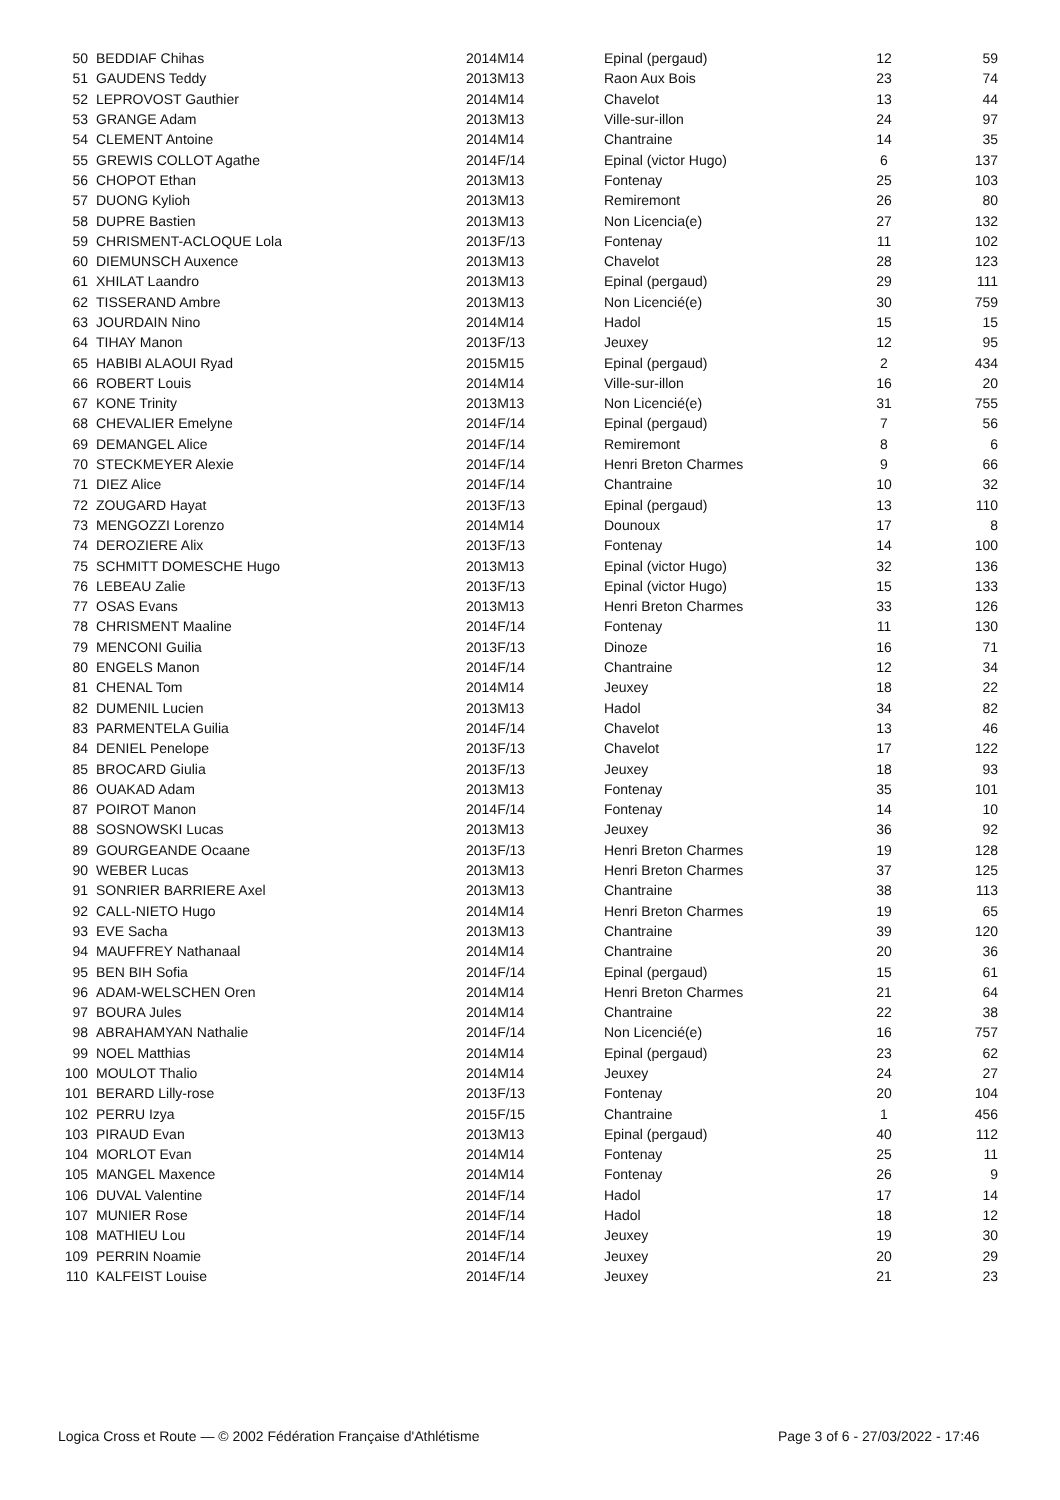| 50 | BEDDIAF Chihas | 2014M14 | Epinal (pergaud) | 12 | 59 |
| 51 | GAUDENS Teddy | 2013M13 | Raon Aux Bois | 23 | 74 |
| 52 | LEPROVOST Gauthier | 2014M14 | Chavelot | 13 | 44 |
| 53 | GRANGE Adam | 2013M13 | Ville-sur-illon | 24 | 97 |
| 54 | CLEMENT Antoine | 2014M14 | Chantraine | 14 | 35 |
| 55 | GREWIS COLLOT Agathe | 2014F/14 | Epinal (victor Hugo) | 6 | 137 |
| 56 | CHOPOT Ethan | 2013M13 | Fontenay | 25 | 103 |
| 57 | DUONG Kylioh | 2013M13 | Remiremont | 26 | 80 |
| 58 | DUPRE Bastien | 2013M13 | Non Licencia(e) | 27 | 132 |
| 59 | CHRISMENT-ACLOQUE Lola | 2013F/13 | Fontenay | 11 | 102 |
| 60 | DIEMUNSCH Auxence | 2013M13 | Chavelot | 28 | 123 |
| 61 | XHILAT Laandro | 2013M13 | Epinal (pergaud) | 29 | 111 |
| 62 | TISSERAND Ambre | 2013M13 | Non Licencié(e) | 30 | 759 |
| 63 | JOURDAIN Nino | 2014M14 | Hadol | 15 | 15 |
| 64 | TIHAY Manon | 2013F/13 | Jeuxey | 12 | 95 |
| 65 | HABIBI ALAOUI Ryad | 2015M15 | Epinal (pergaud) | 2 | 434 |
| 66 | ROBERT Louis | 2014M14 | Ville-sur-illon | 16 | 20 |
| 67 | KONE Trinity | 2013M13 | Non Licencié(e) | 31 | 755 |
| 68 | CHEVALIER Emelyne | 2014F/14 | Epinal (pergaud) | 7 | 56 |
| 69 | DEMANGEL Alice | 2014F/14 | Remiremont | 8 | 6 |
| 70 | STECKMEYER Alexie | 2014F/14 | Henri Breton Charmes | 9 | 66 |
| 71 | DIEZ Alice | 2014F/14 | Chantraine | 10 | 32 |
| 72 | ZOUGARD Hayat | 2013F/13 | Epinal (pergaud) | 13 | 110 |
| 73 | MENGOZZI Lorenzo | 2014M14 | Dounoux | 17 | 8 |
| 74 | DEROZIERE Alix | 2013F/13 | Fontenay | 14 | 100 |
| 75 | SCHMITT DOMESCHE Hugo | 2013M13 | Epinal (victor Hugo) | 32 | 136 |
| 76 | LEBEAU Zalie | 2013F/13 | Epinal (victor Hugo) | 15 | 133 |
| 77 | OSAS Evans | 2013M13 | Henri Breton Charmes | 33 | 126 |
| 78 | CHRISMENT Maaline | 2014F/14 | Fontenay | 11 | 130 |
| 79 | MENCONI Guilia | 2013F/13 | Dinoze | 16 | 71 |
| 80 | ENGELS Manon | 2014F/14 | Chantraine | 12 | 34 |
| 81 | CHENAL Tom | 2014M14 | Jeuxey | 18 | 22 |
| 82 | DUMENIL Lucien | 2013M13 | Hadol | 34 | 82 |
| 83 | PARMENTELA Guilia | 2014F/14 | Chavelot | 13 | 46 |
| 84 | DENIEL Penelope | 2013F/13 | Chavelot | 17 | 122 |
| 85 | BROCARD Giulia | 2013F/13 | Jeuxey | 18 | 93 |
| 86 | OUAKAD Adam | 2013M13 | Fontenay | 35 | 101 |
| 87 | POIROT Manon | 2014F/14 | Fontenay | 14 | 10 |
| 88 | SOSNOWSKI Lucas | 2013M13 | Jeuxey | 36 | 92 |
| 89 | GOURGEANDE Ocaane | 2013F/13 | Henri Breton Charmes | 19 | 128 |
| 90 | WEBER Lucas | 2013M13 | Henri Breton Charmes | 37 | 125 |
| 91 | SONRIER BARRIERE Axel | 2013M13 | Chantraine | 38 | 113 |
| 92 | CALL-NIETO Hugo | 2014M14 | Henri Breton Charmes | 19 | 65 |
| 93 | EVE Sacha | 2013M13 | Chantraine | 39 | 120 |
| 94 | MAUFFREY Nathanaal | 2014M14 | Chantraine | 20 | 36 |
| 95 | BEN BIH Sofia | 2014F/14 | Epinal (pergaud) | 15 | 61 |
| 96 | ADAM-WELSCHEN Oren | 2014M14 | Henri Breton Charmes | 21 | 64 |
| 97 | BOURA Jules | 2014M14 | Chantraine | 22 | 38 |
| 98 | ABRAHAMYAN Nathalie | 2014F/14 | Non Licencié(e) | 16 | 757 |
| 99 | NOEL Matthias | 2014M14 | Epinal (pergaud) | 23 | 62 |
| 100 | MOULOT Thalio | 2014M14 | Jeuxey | 24 | 27 |
| 101 | BERARD Lilly-rose | 2013F/13 | Fontenay | 20 | 104 |
| 102 | PERRU Izya | 2015F/15 | Chantraine | 1 | 456 |
| 103 | PIRAUD Evan | 2013M13 | Epinal (pergaud) | 40 | 112 |
| 104 | MORLOT Evan | 2014M14 | Fontenay | 25 | 11 |
| 105 | MANGEL Maxence | 2014M14 | Fontenay | 26 | 9 |
| 106 | DUVAL Valentine | 2014F/14 | Hadol | 17 | 14 |
| 107 | MUNIER Rose | 2014F/14 | Hadol | 18 | 12 |
| 108 | MATHIEU Lou | 2014F/14 | Jeuxey | 19 | 30 |
| 109 | PERRIN Noamie | 2014F/14 | Jeuxey | 20 | 29 |
| 110 | KALFEIST Louise | 2014F/14 | Jeuxey | 21 | 23 |
Logica Cross et Route — © 2002 Fédération Française d'Athlétisme
Page 3 of 6 - 27/03/2022 - 17:46